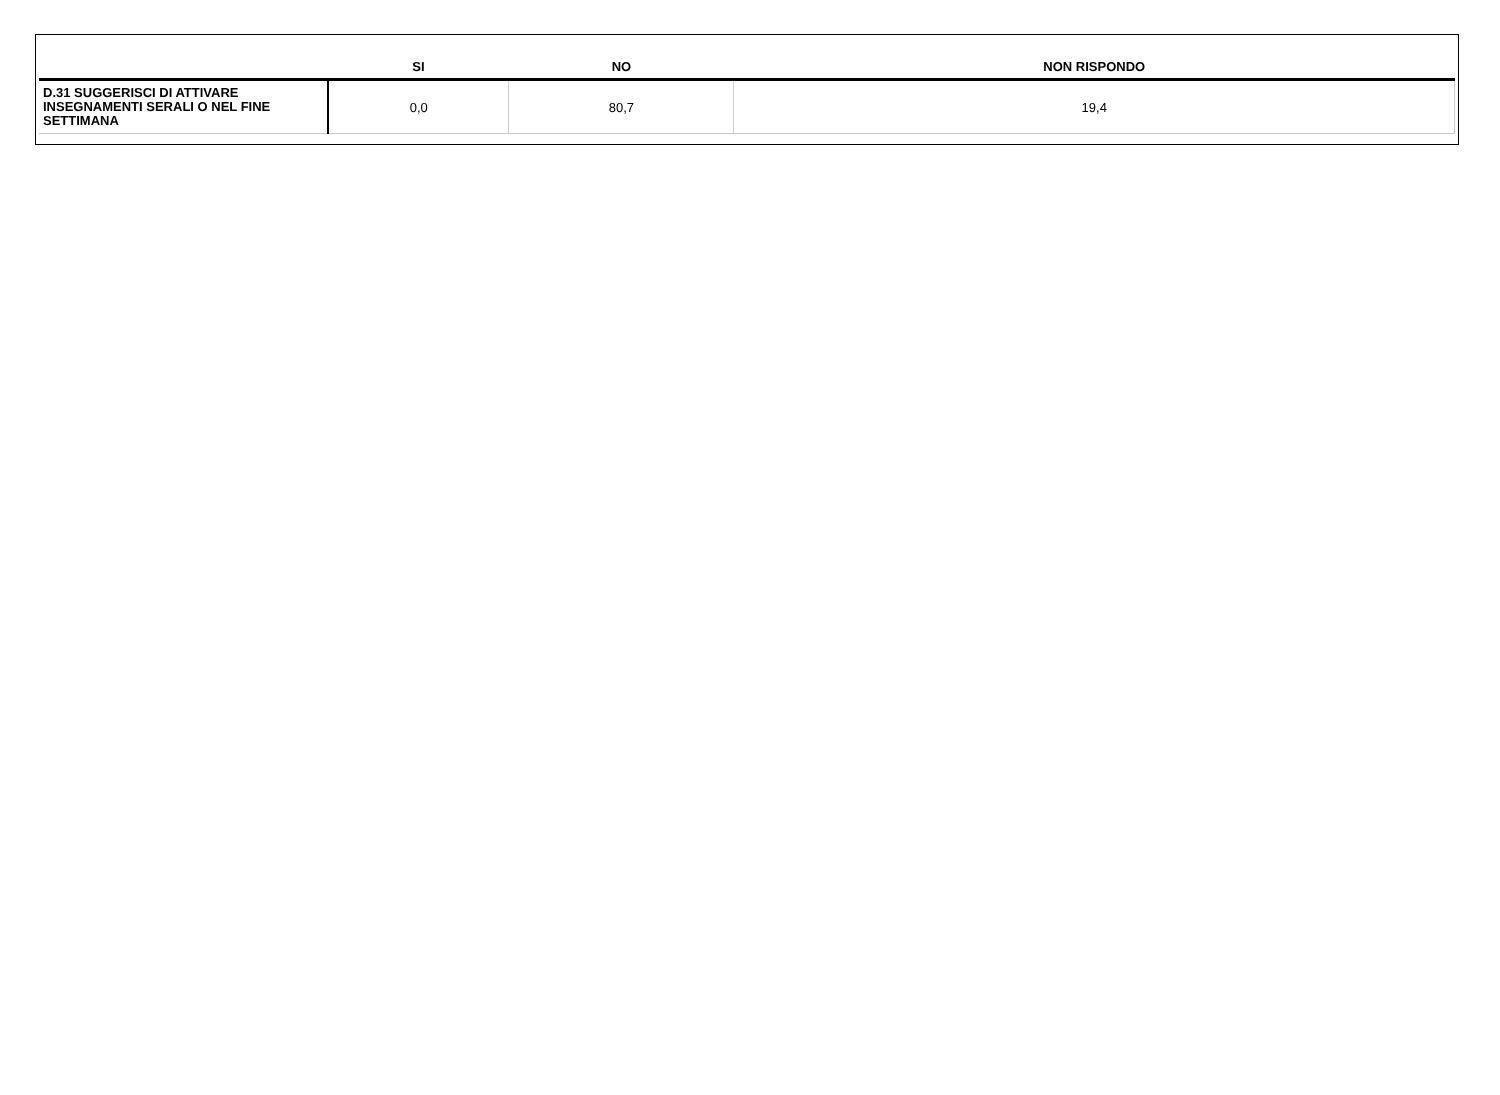| | SI | NO | NON RISPONDO |
| --- | --- | --- | --- |
| D.31 SUGGERISCI DI ATTIVARE INSEGNAMENTI SERALI O NEL FINE SETTIMANA | 0,0 | 80,7 | 19,4 |